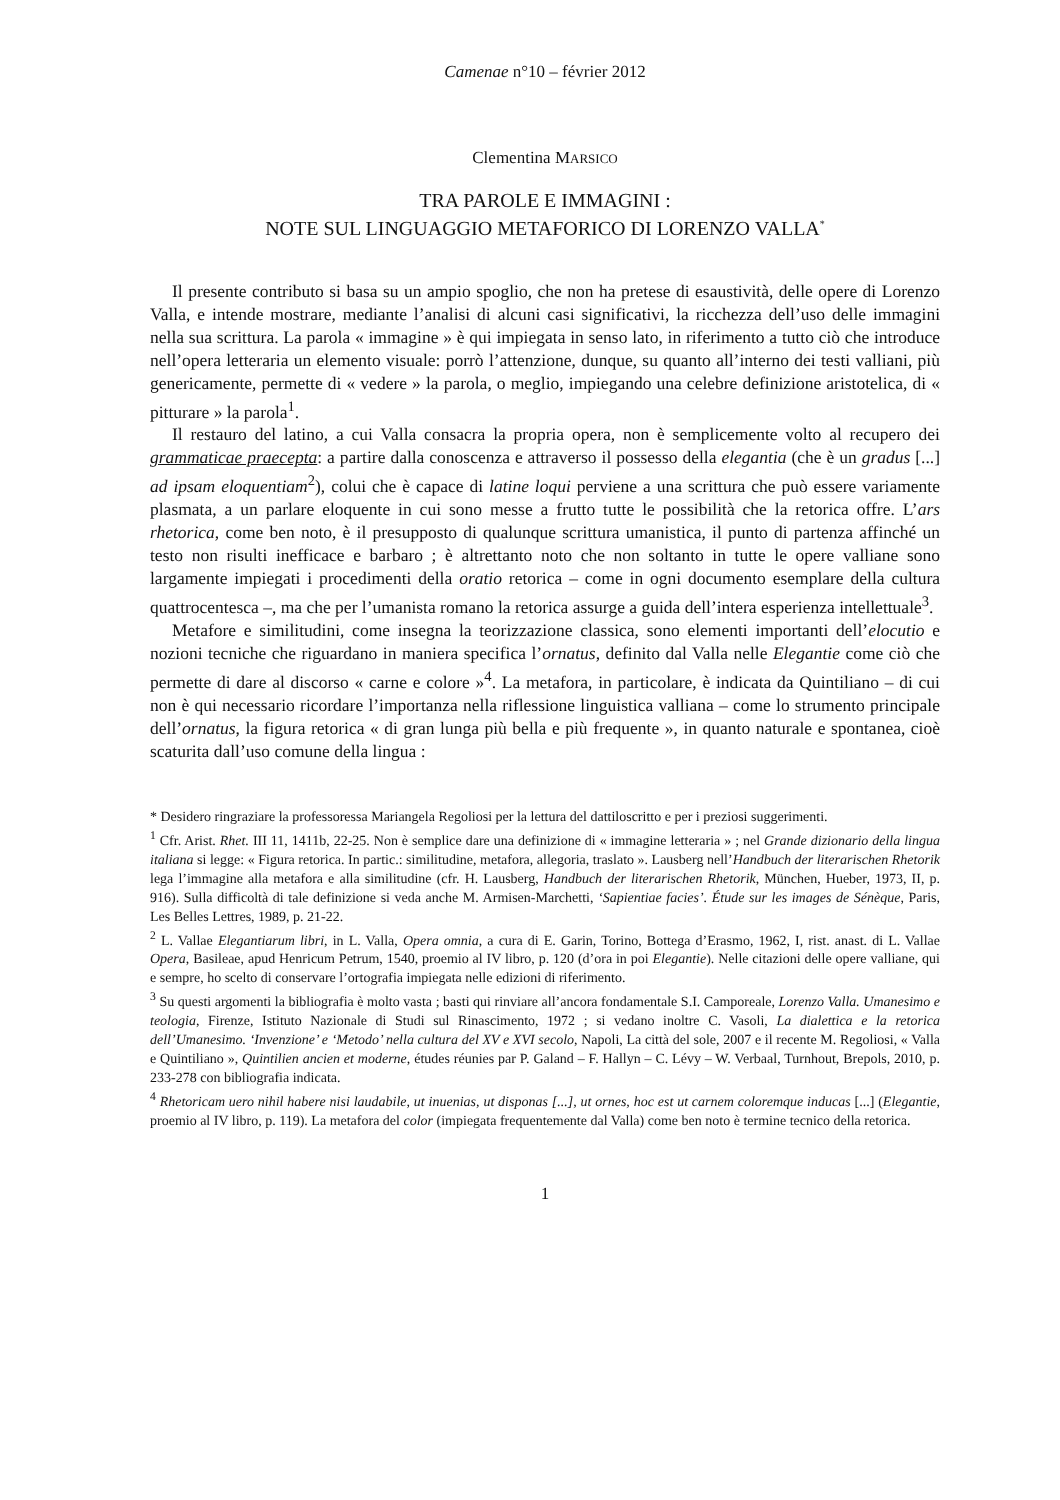Camenae n°10 – février 2012
Clementina MARSICO
TRA PAROLE E IMMAGINI :
NOTE SUL LINGUAGGIO METAFORICO DI LORENZO VALLA<sup>*</sup>
Il presente contributo si basa su un ampio spoglio, che non ha pretese di esaustività, delle opere di Lorenzo Valla, e intende mostrare, mediante l’analisi di alcuni casi significativi, la ricchezza dell’uso delle immagini nella sua scrittura. La parola « immagine » è qui impiegata in senso lato, in riferimento a tutto ciò che introduce nell’opera letteraria un elemento visuale: porrò l’attenzione, dunque, su quanto all’interno dei testi valliani, più genericamente, permette di « vedere » la parola, o meglio, impiegando una celebre definizione aristotelica, di « pitturare » la parola<sup>1</sup>.
Il restauro del latino, a cui Valla consacra la propria opera, non è semplicemente volto al recupero dei grammaticae praecepta: a partire dalla conoscenza e attraverso il possesso della elegantia (che è un gradus [...] ad ipsam eloquentiam<sup>2</sup>), colui che è capace di latine loqui perviene a una scrittura che può essere variamente plasmata, a un parlare eloquente in cui sono messe a frutto tutte le possibilità che la retorica offre. L’ars rhetorica, come ben noto, è il presupposto di qualunque scrittura umanistica, il punto di partenza affinché un testo non risulti inefficace e barbaro ; è altrettanto noto che non soltanto in tutte le opere valliane sono largamente impiegati i procedimenti della oratio retorica – come in ogni documento esemplare della cultura quattrocentesca –, ma che per l’umanista romano la retorica assurge a guida dell’intera esperienza intellettuale<sup>3</sup>.
Metafore e similitudini, come insegna la teorizzazione classica, sono elementi importanti dell’elocutio e nozioni tecniche che riguardano in maniera specifica l’ornatus, definito dal Valla nelle Elegantie come ciò che permette di dare al discorso « carne e colore »<sup>4</sup>. La metafora, in particolare, è indicata da Quintiliano – di cui non è qui necessario ricordare l’importanza nella riflessione linguistica valliana – come lo strumento principale dell’ornatus, la figura retorica « di gran lunga più bella e più frequente », in quanto naturale e spontanea, cioè scaturita dall’uso comune della lingua :
* Desidero ringraziare la professoressa Mariangela Regoliosi per la lettura del dattiloscritto e per i preziosi suggerimenti.
<sup>1</sup> Cfr. Arist. Rhet. III 11, 1411b, 22-25. Non è semplice dare una definizione di « immagine letteraria » ; nel Grande dizionario della lingua italiana si legge: « Figura retorica. In partic.: similitudine, metafora, allegoria, traslato ». Lausberg nell’Handbuch der literarischen Rhetorik lega l’immagine alla metafora e alla similitudine (cfr. H. Lausberg, Handbuch der literarischen Rhetorik, München, Hueber, 1973, II, p. 916). Sulla difficoltà di tale definizione si veda anche M. Armisen-Marchetti, ‘Sapientiae facies’. Étude sur les images de Sénèque, Paris, Les Belles Lettres, 1989, p. 21-22.
<sup>2</sup> L. Vallae Elegantiarum libri, in L. Valla, Opera omnia, a cura di E. Garin, Torino, Bottega d’Erasmo, 1962, I, rist. anast. di L. Vallae Opera, Basileae, apud Henricum Petrum, 1540, proemio al IV libro, p. 120 (d’ora in poi Elegantie). Nelle citazioni delle opere valliane, qui e sempre, ho scelto di conservare l’ortografia impiegata nelle edizioni di riferimento.
<sup>3</sup> Su questi argomenti la bibliografia è molto vasta ; basti qui rinviare all’ancora fondamentale S.I. Camporeale, Lorenzo Valla. Umanesimo e teologia, Firenze, Istituto Nazionale di Studi sul Rinascimento, 1972 ; si vedano inoltre C. Vasoli, La dialettica e la retorica dell’Umanesimo. ‘Invenzione’ e ‘Metodo’ nella cultura del XV e XVI secolo, Napoli, La città del sole, 2007 e il recente M. Regoliosi, « Valla e Quintiliano », Quintilien ancien et moderne, études réunies par P. Galand – F. Hallyn – C. Lévy – W. Verbaal, Turnhout, Brepols, 2010, p. 233-278 con bibliografia indicata.
<sup>4</sup> Rhetoricam uero nihil habere nisi laudabile, ut inuenias, ut disponas [...], ut ornes, hoc est ut carnem coloremque inducas [...] (Elegantie, proemio al IV libro, p. 119). La metafora del color (impiegata frequentemente dal Valla) come ben noto è termine tecnico della retorica.
1